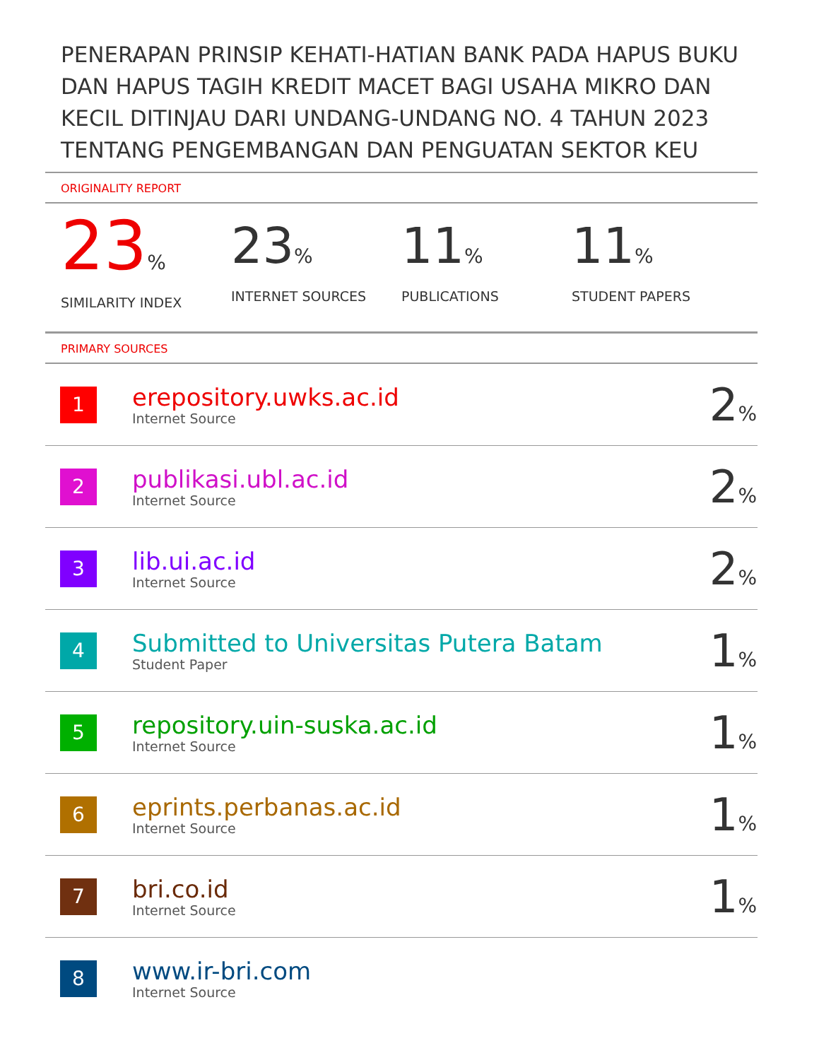PENERAPAN PRINSIP KEHATI-HATIAN BANK PADA HAPUS BUKU DAN HAPUS TAGIH KREDIT MACET BAGI USAHA MIKRO DAN KECIL DITINJAU DARI UNDANG-UNDANG NO. 4 TAHUN 2023 TENTANG PENGEMBANGAN DAN PENGUATAN SEKTOR KEU
ORIGINALITY REPORT
23%
SIMILARITY INDEX
23%
INTERNET SOURCES
11%
PUBLICATIONS
11%
STUDENT PAPERS
PRIMARY SOURCES
| 1 | erepository.uwks.ac.id Internet Source | 2 % |
| 2 | publikasi.ubl.ac.id Internet Source | 2 % |
| 3 | lib.ui.ac.id Internet Source | 2 % |
| 4 | Submitted to Universitas Putera Batam Student Paper | 1 % |
| 5 | repository.uin-suska.ac.id Internet Source | 1 % |
| 6 | eprints.perbanas.ac.id Internet Source | 1 % |
| 7 | bri.co.id Internet Source | 1 % |
| 8 | www.ir-bri.com Internet Source | |